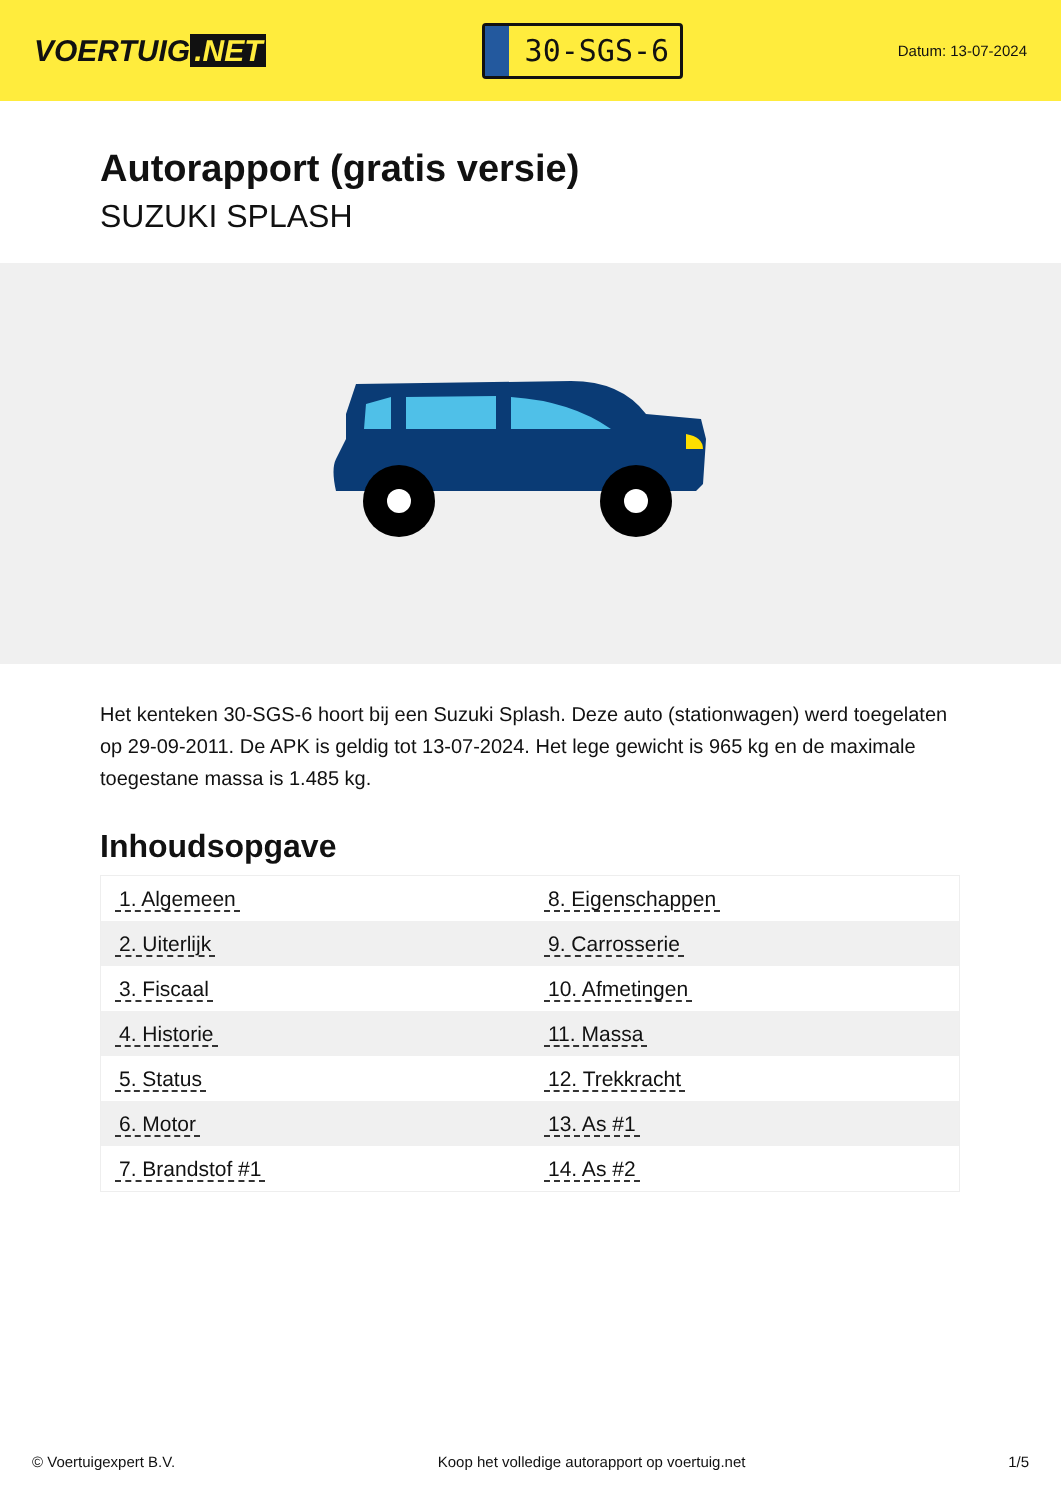VOERTUIG.NET
30-SGS-6
Datum: 13-07-2024
Autorapport (gratis versie)
SUZUKI SPLASH
Het kenteken 30-SGS-6 hoort bij een Suzuki Splash. Deze auto (stationwagen) werd toegelaten op 29-09-2011. De APK is geldig tot 13-07-2024. Het lege gewicht is 965 kg en de maximale toegestane massa is 1.485 kg.
Inhoudsopgave
| 1. Algemeen | 8. Eigenschappen |
| 2. Uiterlijk | 9. Carrosserie |
| 3. Fiscaal | 10. Afmetingen |
| 4. Historie | 11. Massa |
| 5. Status | 12. Trekkracht |
| 6. Motor | 13. As #1 |
| 7. Brandstof #1 | 14. As #2 |
© Voertuigexpert B.V. Koop het volledige autorapport op voertuig.net 1/5